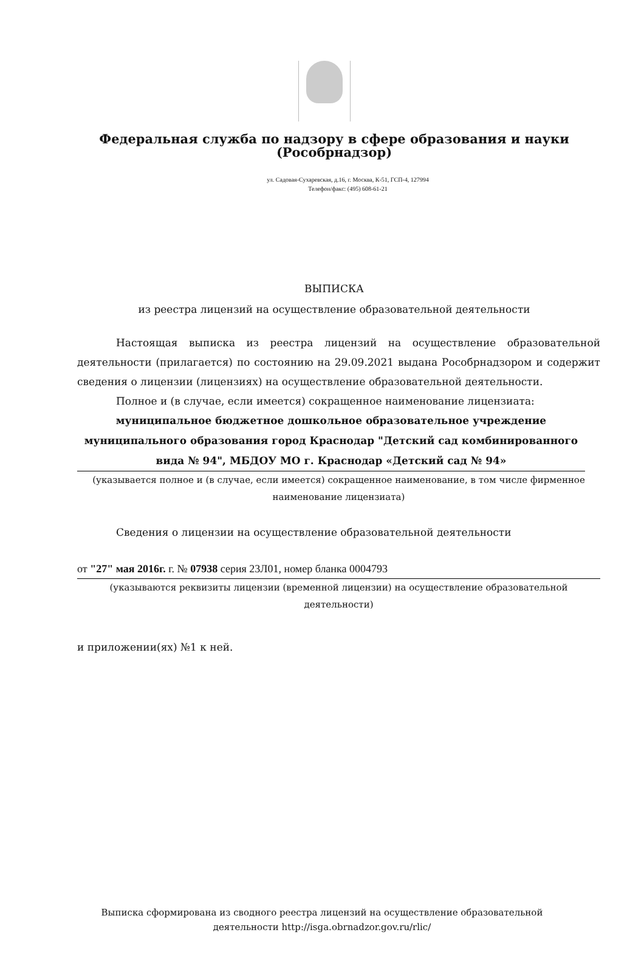Федеральная служба по надзору в сфере образования и науки
(Рособрнадзор)
ул. Садовая-Сухаревская, д.16, г. Москва, К-51, ГСП-4, 127994
Телефон/факс: (495) 608-61-21
ВЫПИСКА
из реестра лицензий на осуществление образовательной деятельности
Настоящая выписка из реестра лицензий на осуществление образовательной деятельности (прилагается) по состоянию на 29.09.2021 выдана Рособрнадзором и содержит сведения о лицензии (лицензиях) на осуществление образовательной деятельности.
Полное и (в случае, если имеется) сокращенное наименование лицензиата:
муниципальное бюджетное дошкольное образовательное учреждение муниципального образования город Краснодар "Детский сад комбинированного вида № 94", МБДОУ МО г. Краснодар «Детский сад № 94»
(указывается полное и (в случае, если имеется) сокращенное наименование, в том числе фирменное наименование лицензиата)
Сведения о лицензии на осуществление образовательной деятельности
от "27" мая 2016г. г. № 07938 серия 23Л01, номер бланка 0004793
(указываются реквизиты лицензии (временной лицензии) на осуществление образовательной деятельности)
и приложении(ях) №1 к ней.
Выписка сформирована из сводного реестра лицензий на осуществление образовательной деятельности http://isga.obrnadzor.gov.ru/rlic/